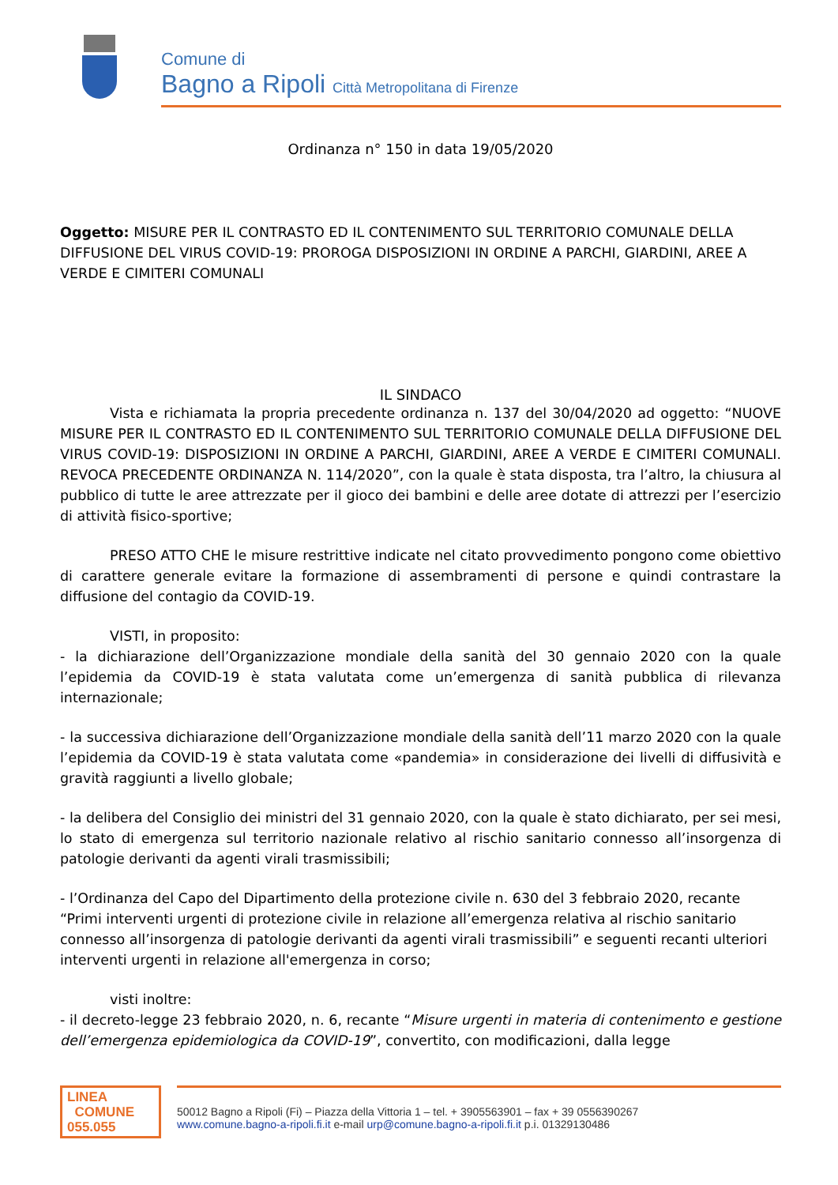Comune di
Bagno a Ripoli Città Metropolitana di Firenze
Ordinanza n° 150 in data 19/05/2020
Oggetto: MISURE PER IL CONTRASTO ED IL CONTENIMENTO SUL TERRITORIO COMUNALE DELLA DIFFUSIONE DEL VIRUS COVID-19: PROROGA DISPOSIZIONI IN ORDINE A PARCHI, GIARDINI, AREE A VERDE E CIMITERI COMUNALI
IL SINDACO
Vista e richiamata la propria precedente ordinanza n. 137 del 30/04/2020 ad oggetto: “NUOVE MISURE PER IL CONTRASTO ED IL CONTENIMENTO SUL TERRITORIO COMUNALE DELLA DIFFUSIONE DEL VIRUS COVID-19: DISPOSIZIONI IN ORDINE A PARCHI, GIARDINI, AREE A VERDE E CIMITERI COMUNALI. REVOCA PRECEDENTE ORDINANZA N. 114/2020”, con la quale è stata disposta, tra l’altro, la chiusura al pubblico di tutte le aree attrezzate per il gioco dei bambini e delle aree dotate di attrezzi per l’esercizio di attività fisico-sportive;
PRESO ATTO CHE le misure restrittive indicate nel citato provvedimento pongono come obiettivo di carattere generale evitare la formazione di assembramenti di persone e quindi contrastare la diffusione del contagio da COVID-19.
VISTI, in proposito:
- la dichiarazione dell’Organizzazione mondiale della sanità del 30 gennaio 2020 con la quale l’epidemia da COVID-19 è stata valutata come un’emergenza di sanità pubblica di rilevanza internazionale;
- la successiva dichiarazione dell’Organizzazione mondiale della sanità dell’11 marzo 2020 con la quale l’epidemia da COVID-19 è stata valutata come «pandemia» in considerazione dei livelli di diffusività e gravità raggiunti a livello globale;
- la delibera del Consiglio dei ministri del 31 gennaio 2020, con la quale è stato dichiarato, per sei mesi, lo stato di emergenza sul territorio nazionale relativo al rischio sanitario connesso all’insorgenza di patologie derivanti da agenti virali trasmissibili;
- l’Ordinanza del Capo del Dipartimento della protezione civile n. 630 del 3 febbraio 2020, recante “Primi interventi urgenti di protezione civile in relazione all’emergenza relativa al rischio sanitario connesso all’insorgenza di patologie derivanti da agenti virali trasmissibili” e seguenti recanti ulteriori interventi urgenti in relazione all'emergenza in corso;
visti inoltre:
- il decreto-legge 23 febbraio 2020, n. 6, recante “Misure urgenti in materia di contenimento e gestione dell’emergenza epidemiologica da COVID-19”, convertito, con modificazioni, dalla legge
LINEA
COMUNE
055.055
50012 Bagno a Ripoli (Fi) – Piazza della Vittoria 1 – tel. + 3905563901 – fax + 39 0556390267
www.comune.bagno-a-ripoli.fi.it e-mail urp@comune.bagno-a-ripoli.fi.it p.i. 01329130486